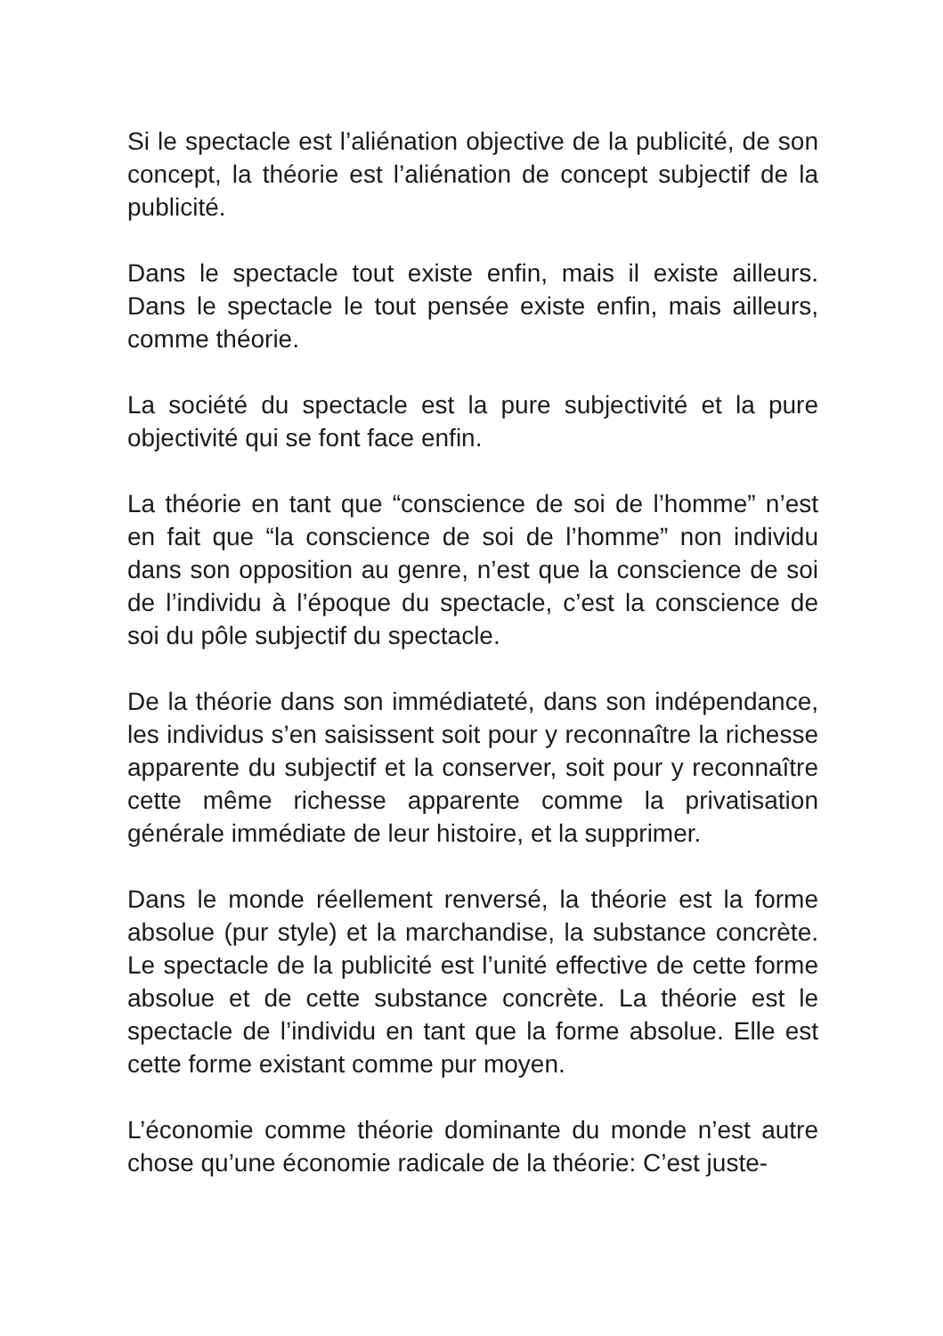Si le spectacle est l’aliénation objective de la publicité, de son concept, la théorie est l’aliénation de concept subjectif de la publicité.
Dans le spectacle tout existe enfin, mais il existe ailleurs. Dans le spectacle le tout pensée existe enfin, mais ailleurs, comme théorie.
La société du spectacle est la pure subjectivité et la pure objectivité qui se font face enfin.
La théorie en tant que “conscience de soi de l’homme” n’est en fait que “la conscience de soi de l’homme” non individu dans son opposition au genre, n’est que la conscience de soi de l’individu à l’époque du spectacle, c’est la conscience de soi du pôle subjectif du spectacle.
De la théorie dans son immédiateté, dans son indépendance, les individus s’en saisissent soit pour y reconnaître la richesse apparente du subjectif et la conserver, soit pour y reconnaître cette même richesse apparente comme la privatisation générale immédiate de leur histoire, et la supprimer.
Dans le monde réellement renversé, la théorie est la forme absolue (pur style) et la marchandise, la substance concrète. Le spectacle de la publicité est l’unité effective de cette forme absolue et de cette substance concrète. La théorie est le spectacle de l’individu en tant que la forme absolue. Elle est cette forme existant comme pur moyen.
L’économie comme théorie dominante du monde n’est autre chose qu’une économie radicale de la théorie: C’est juste-